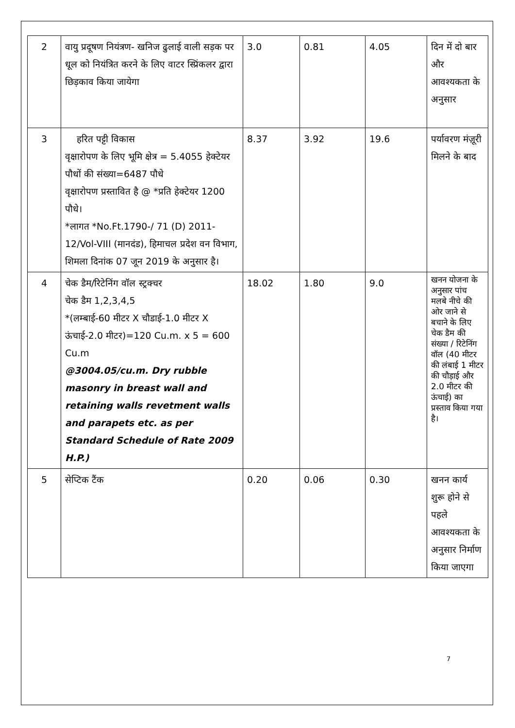| 2 | वायु प्रदूषण नियंत्रण- खनिज ढुलाई वाली सड़क पर धूल को नियंत्रित करने के लिए वाटर स्प्रिंकलर द्वारा छिड़काव किया जायेगा | 3.0 | 0.81 | 4.05 | दिन में दो बार और आवश्यकता के अनुसार |
| 3 | हरित पट्टी विकास वृक्षारोपण के लिए भूमि क्षेत्र = 5.4055 हेक्टेयर पौधों की संख्या=6487 पौधे वृक्षारोपण प्रस्तावित है @ *प्रति हेक्टेयर 1200 पौधे। *लागत *No.Ft.1790-/ 71 (D) 2011-12/Vol-VIII (मानदंड), हिमाचल प्रदेश वन विभाग, शिमला दिनांक 07 जून 2019 के अनुसार है। | 8.37 | 3.92 | 19.6 | पर्यावरण मंज़ूरी मिलने के बाद |
| 4 | चेक डैम/रिटेनिंग वॉल स्ट्रक्चर चेक डैम 1,2,3,4,5 *(लम्बाई-60 मीटर X चौडाई-1.0 मीटर X ऊंचाई-2.0 मीटर)=120 Cu.m. x 5 = 600 Cu.m @3004.05/cu.m. Dry rubble masonry in breast wall and retaining walls revetment walls and parapets etc. as per Standard Schedule of Rate 2009 H.P.) | 18.02 | 1.80 | 9.0 | खनन योजना के अनुसार पांच मलबे नीचे की ओर जाने से बचाने के लिए चेक डैम की संख्या / रिटेनिंग वॉल (40 मीटर की लंबाई 1 मीटर की चौड़ाई और 2.0 मीटर की ऊंचाई) का प्रस्ताव किया गया है। |
| 5 | सेप्टिक टैंक | 0.20 | 0.06 | 0.30 | खनन कार्य शुरू होने से पहले आवश्यकता के अनुसार निर्माण किया जाएगा |
7